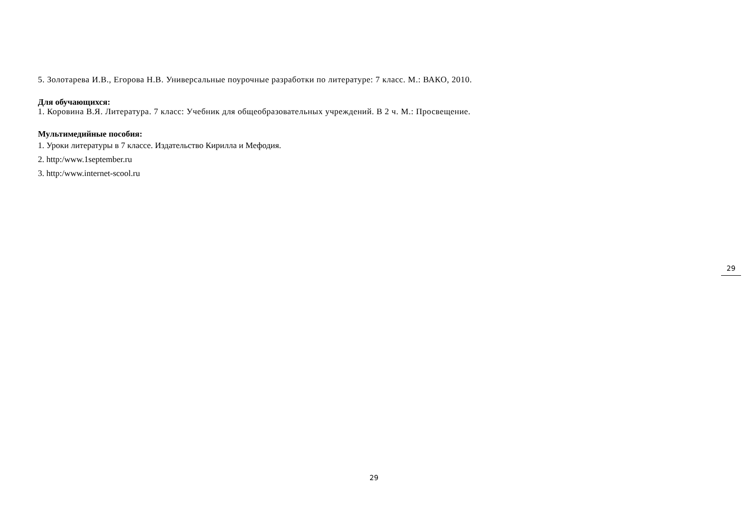5. Золотарева И.В., Егорова Н.В. Универсальные поурочные разработки по литературе: 7 класс. М.: ВАКО, 2010.
Для обучающихся:
1. Коровина В.Я. Литература. 7 класс: Учебник для общеобразовательных учреждений. В 2 ч. М.: Просвещение.
Мультимедийные пособия:
1. Уроки литературы в 7 классе. Издательство Кирилла и Мефодия.
2. http:/www.1september.ru
3. http:/www.internet-scool.ru
29
29